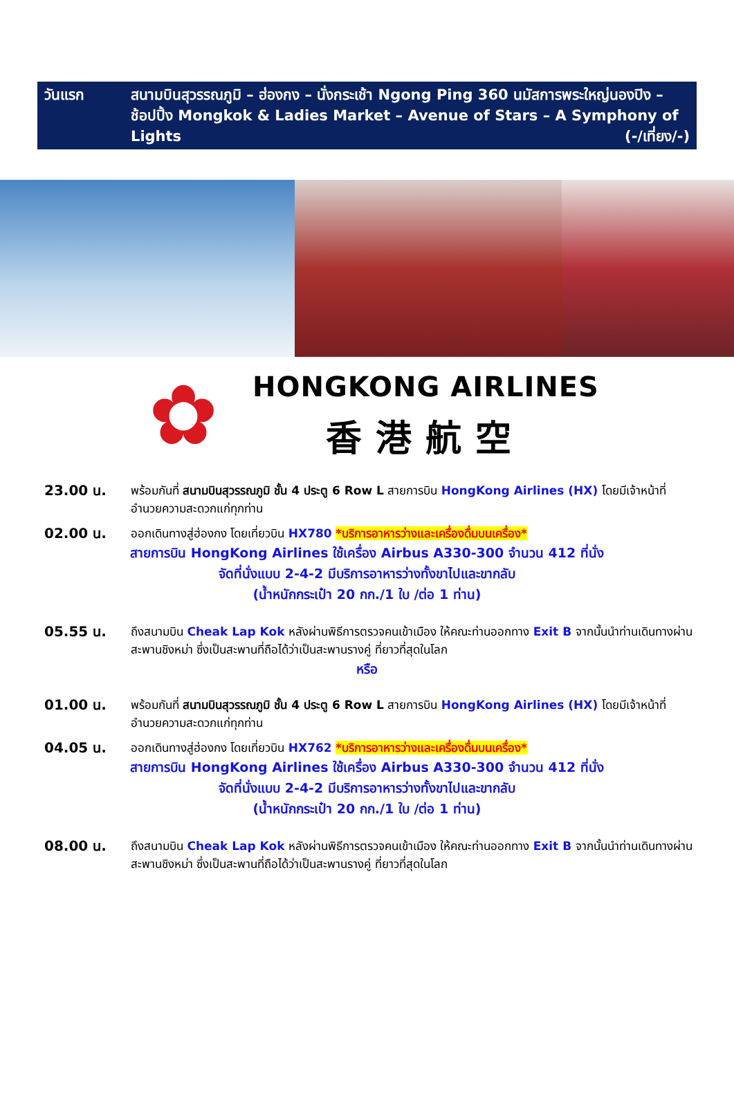วันแรก สนามบินสุวรรณภูมิ – ฮ่องกง – นั่งกระเช้า Ngong Ping 360 นมัสการพระใหญ่นองปิง – ช้อปปิ้ง Mongkok & Ladies Market – Avenue of Stars – A Symphony of Lights (-/เที่ยง/-)
✿
HONGKONG AIRLINES
香港航空
23.00 น.
พร้อมกันที่ สนามบินสุวรรณภูมิ ชั้น 4 ประตู 6 Row L สายการบิน HongKong Airlines (HX) โดยมีเจ้าหน้าที่อำนวยความสะดวกแก่ทุกท่าน
02.00 น.
ออกเดินทางสู่ฮ่องกง โดยเที่ยวบิน HX780 *บริการอาหารว่างและเครื่องดื่มบนเครื่อง*
สายการบิน HongKong Airlines ใช้เครื่อง Airbus A330-300 จำนวน 412 ที่นั่ง
จัดที่นั่งแบบ 2-4-2 มีบริการอาหารว่างทั้งขาไปและขากลับ
(น้ำหนักกระเป๋า 20 กก./1 ใบ /ต่อ 1 ท่าน)
05.55 น.
ถึงสนามบิน Cheak Lap Kok หลังผ่านพิธีการตรวจคนเข้าเมือง ให้คณะท่านออกทาง Exit B จากนั้นนำท่านเดินทางผ่านสะพานชิงหม่า ซึ่งเป็นสะพานที่ถือได้ว่าเป็นสะพานรางคู่ ที่ยาวที่สุดในโลก
หรือ
01.00 น.
พร้อมกันที่ สนามบินสุวรรณภูมิ ชั้น 4 ประตู 6 Row L สายการบิน HongKong Airlines (HX) โดยมีเจ้าหน้าที่อำนวยความสะดวกแก่ทุกท่าน
04.05 น.
ออกเดินทางสู่ฮ่องกง โดยเที่ยวบิน HX762 *บริการอาหารว่างและเครื่องดื่มบนเครื่อง*
สายการบิน HongKong Airlines ใช้เครื่อง Airbus A330-300 จำนวน 412 ที่นั่ง
จัดที่นั่งแบบ 2-4-2 มีบริการอาหารว่างทั้งขาไปและขากลับ
(น้ำหนักกระเป๋า 20 กก./1 ใบ /ต่อ 1 ท่าน)
08.00 น.
ถึงสนามบิน Cheak Lap Kok หลังผ่านพิธีการตรวจคนเข้าเมือง ให้คณะท่านออกทาง Exit B จากนั้นนำท่านเดินทางผ่านสะพานชิงหม่า ซึ่งเป็นสะพานที่ถือได้ว่าเป็นสะพานรางคู่ ที่ยาวที่สุดในโลก